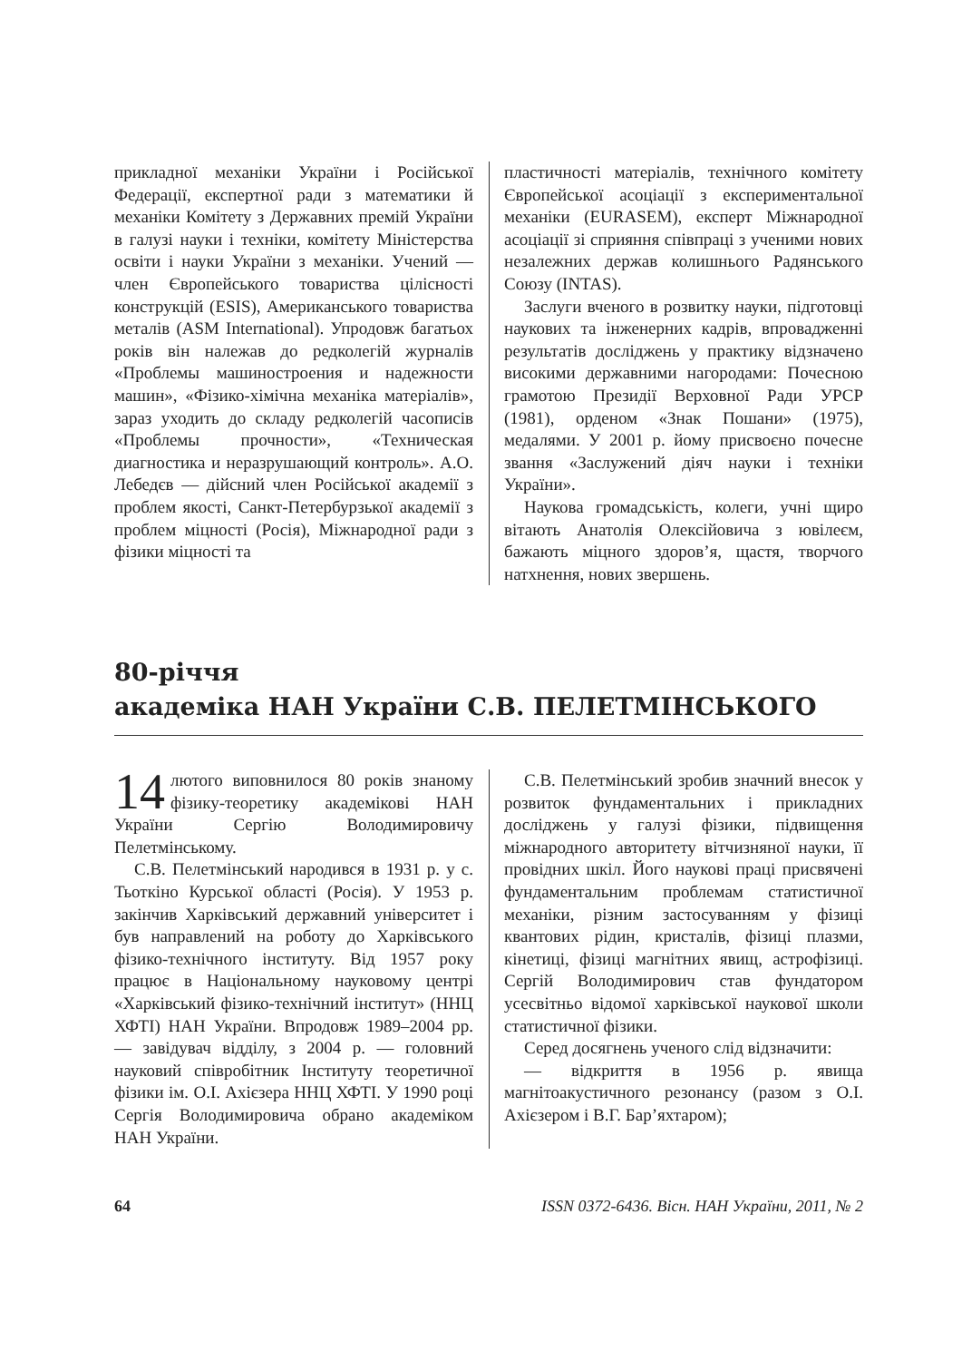прикладної механіки України і Російської Федерації, експертної ради з математики й механіки Комітету з Державних премій України в галузі науки і техніки, комітету Міністерства освіти і науки України з механіки. Учений — член Європейського товариства цілісності конструкцій (ESIS), Американського товариства металів (ASM International). Упродовж багатьох років він належав до редколегій журналів «Проблемы машиностроения и надежности машин», «Фізико-хімічна механіка матеріалів», зараз уходить до складу редколегій часописів «Проблемы прочности», «Техническая диагностика и неразрушающий контроль». А.О. Лебедєв — дійсний член Російської академії з проблем якості, Санкт-Петербурзької академії з проблем міцності (Росія), Міжнародної ради з фізики міцності та
пластичності матеріалів, технічного комітету Європейської асоціації з експериментальної механіки (EURASEM), експерт Міжнародної асоціації зі сприяння співпраці з ученими нових незалежних держав колишнього Радянського Союзу (INTAS).
Заслуги вченого в розвитку науки, підготовці наукових та інженерних кадрів, впровадженні результатів досліджень у практику відзначено високими державними нагородами: Почесною грамотою Президії Верховної Ради УРСР (1981), орденом «Знак Пошани» (1975), медалями. У 2001 р. йому присвоєно почесне звання «Заслужений діяч науки і техніки України».
Наукова громадськість, колеги, учні щиро вітають Анатолія Олексійовича з ювілеєм, бажають міцного здоров’я, щастя, творчого натхнення, нових звершень.
80-річчя
академіка НАН України С.В. ПЕЛЕТМІНСЬКОГО
14 лютого виповнилося 80 років знаному фізику-теоретику академікові НАН України Сергію Володимировичу Пелетмінському.
С.В. Пелетмінський народився в 1931 р. у с. Тьоткіно Курської області (Росія). У 1953 р. закінчив Харківський державний університет і був направлений на роботу до Харківського фізико-технічного інституту. Від 1957 року працює в Національному науковому центрі «Харківський фізико-технічний інститут» (ННЦ ХФТІ) НАН України. Впродовж 1989–2004 рр. — завідувач відділу, з 2004 р. — головний науковий співробітник Інституту теоретичної фізики ім. О.І. Ахієзера ННЦ ХФТІ. У 1990 році Сергія Володимировича обрано академіком НАН України.
С.В. Пелетмінський зробив значний внесок у розвиток фундаментальних і прикладних досліджень у галузі фізики, підвищення міжнародного авторитету вітчизняної науки, її провідних шкіл. Його наукові праці присвячені фундаментальним проблемам статистичної механіки, різним застосуванням у фізиці квантових рідин, кристалів, фізиці плазми, кінетиці, фізиці магнітних явищ, астрофізиці. Сергій Володимирович став фундатором усесвітньо відомої харківської наукової школи статистичної фізики.
Серед досягнень ученого слід відзначити:
— відкриття в 1956 р. явища магнітоакустичного резонансу (разом з О.І. Ахієзером і В.Г. Бар’яхтаром);
64 ISSN 0372-6436. Вісн. НАН України, 2011, № 2